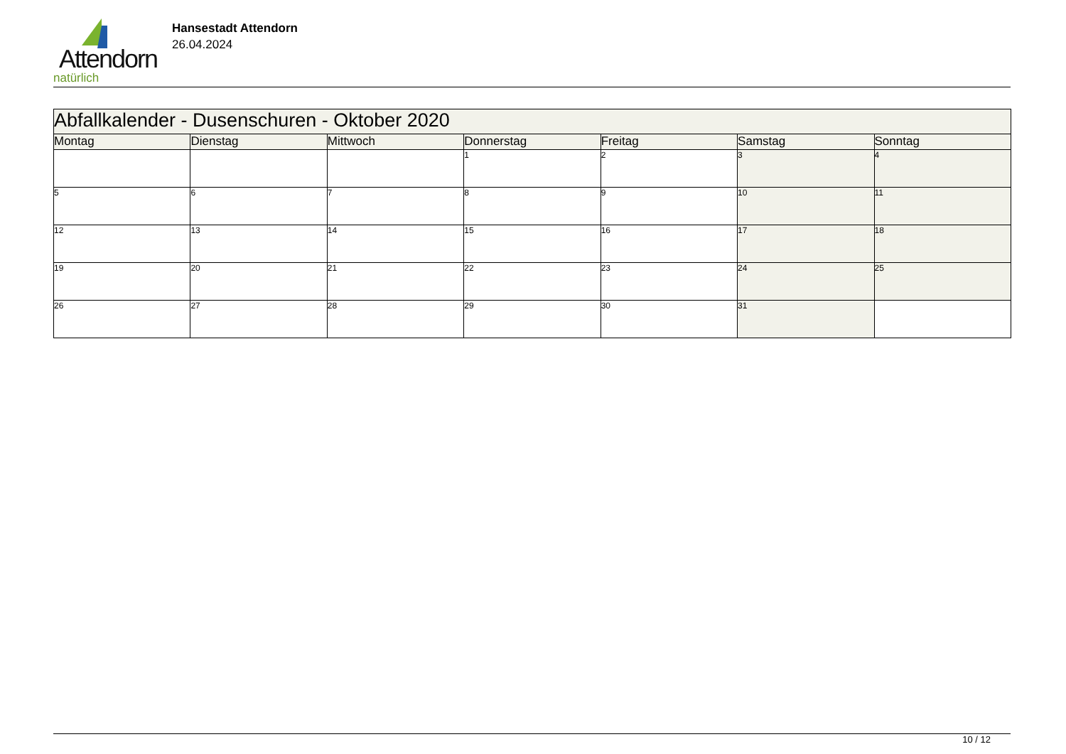Attendorn
natürlich
Hansestadt Attendorn
26.04.2024
| Abfallkalender - Dusenschuren - Oktober 2020 | | | | | | |
| Montag | Dienstag | Mittwoch | Donnerstag | Freitag | Samstag | Sonntag |
| | | | 1 | 2 | 3 | 4 |
| 5 | 6 | 7 | 8 | 9 | 10 | 11 |
| 12 | 13 | 14 | 15 | 16 | 17 | 18 |
| 19 | 20 | 21 | 22 | 23 | 24 | 25 |
| 26 | 27 | 28 | 29 | 30 | 31 | |
10 / 12